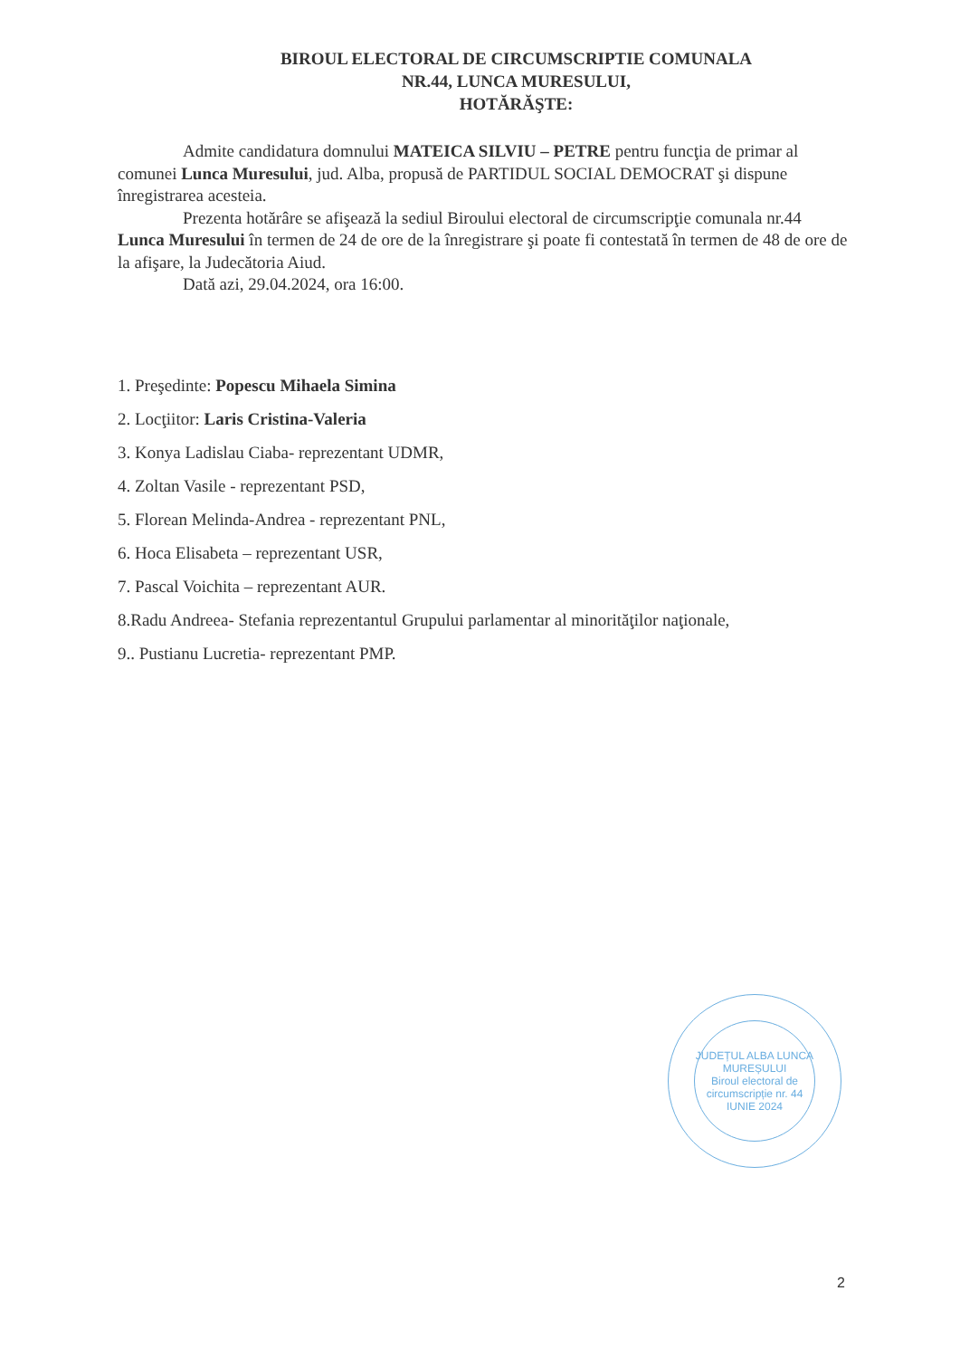BIROUL ELECTORAL DE CIRCUMSCRIPTIE COMUNALA
NR.44, LUNCA MURESULUI,
HOTĂRĂŞTE:
Admite candidatura domnului MATEICA SILVIU – PETRE pentru funcţia de primar al comunei Lunca Muresului, jud. Alba, propusă de PARTIDUL SOCIAL DEMOCRAT şi dispune înregistrarea acesteia.
Prezenta hotărâre se afişează la sediul Biroului electoral de circumscripţie comunala nr.44 Lunca Muresului în termen de 24 de ore de la înregistrare şi poate fi contestată în termen de 48 de ore de la afişare, la Judecătoria Aiud.
Dată azi, 29.04.2024, ora 16:00.
1. Preşedinte: Popescu Mihaela Simina
2. Locţiitor: Laris Cristina-Valeria
3. Konya Ladislau Ciaba- reprezentant UDMR,
4. Zoltan Vasile - reprezentant PSD,
5. Florean Melinda-Andrea - reprezentant PNL,
6. Hoca Elisabeta – reprezentant USR,
7. Pascal Voichita – reprezentant AUR.
8.Radu Andreea- Stefania reprezentantul Grupului parlamentar al minorităţilor naţionale,
9.. Pustianu Lucretia- reprezentant PMP.
JUDEȚUL ALBA LUNCA MUREȘULUI
Biroul electoral de circumscripție nr. 44 IUNIE 2024
2